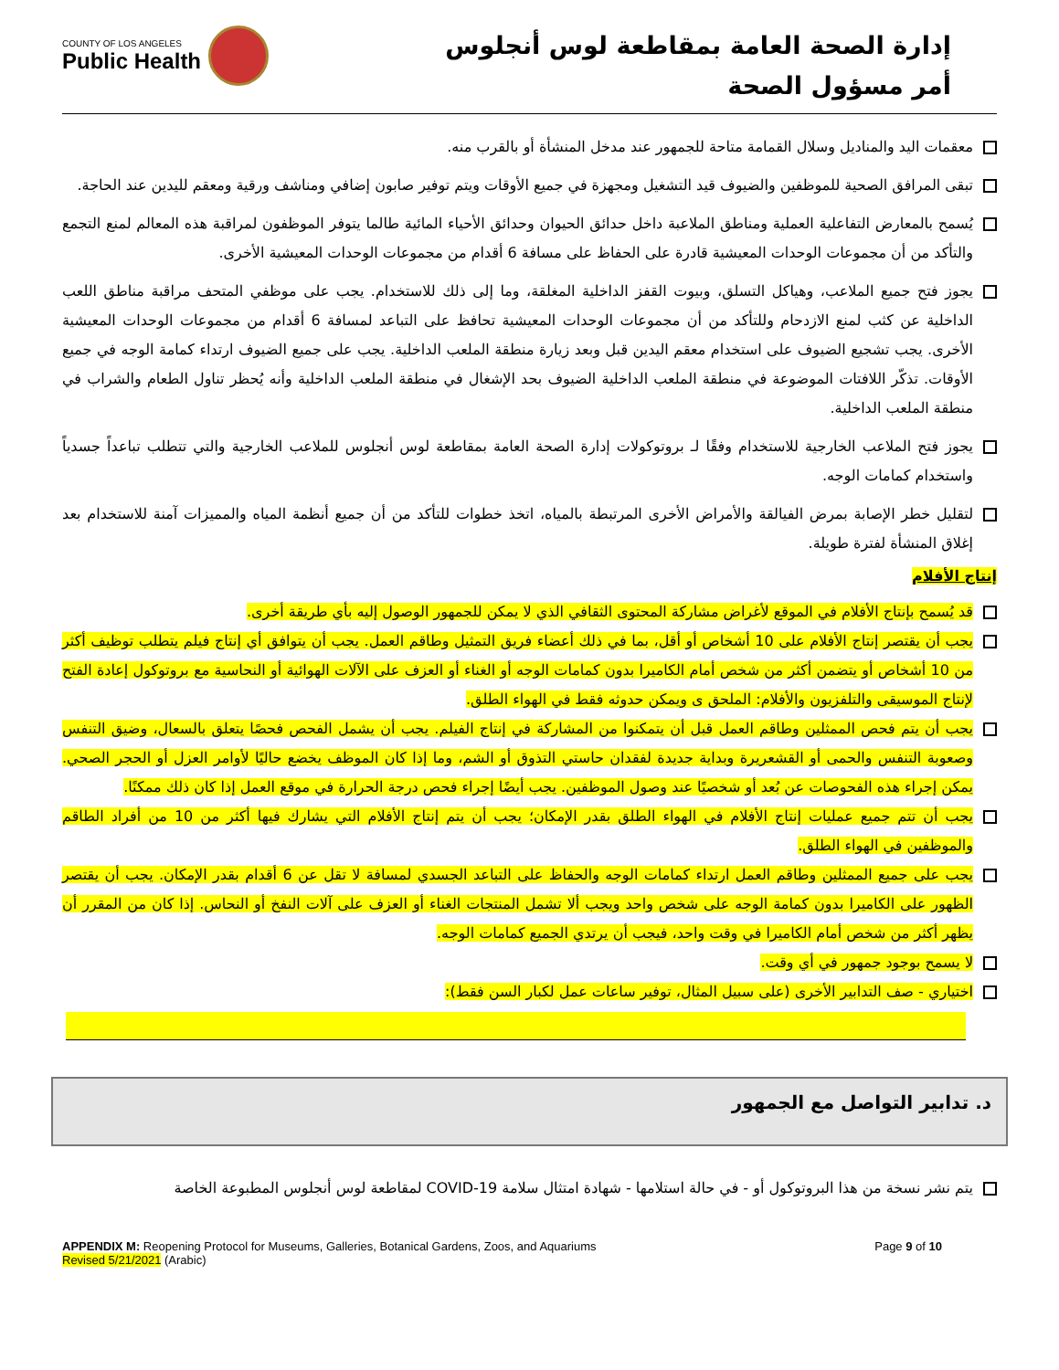COUNTY OF LOS ANGELES
Public Health
إدارة الصحة العامة بمقاطعة لوس أنجلوس
أمر مسؤول الصحة
معقمات اليد والمناديل وسلال القمامة متاحة للجمهور عند مدخل المنشأة أو بالقرب منه.
تبقى المرافق الصحية للموظفين والضيوف قيد التشغيل ومجهزة في جميع الأوقات ويتم توفير صابون إضافي ومناشف ورقية ومعقم لليدين عند الحاجة.
يُسمح بالمعارض التفاعلية العملية ومناطق الملاعبة داخل حدائق الحيوان وحدائق الأحياء المائية طالما يتوفر الموظفون لمراقبة هذه المعالم لمنع التجمع والتأكد من أن مجموعات الوحدات المعيشية قادرة على الحفاظ على مسافة 6 أقدام من مجموعات الوحدات المعيشية الأخرى.
يجوز فتح جميع الملاعب، وهياكل التسلق، وبيوت القفز الداخلية المغلقة، وما إلى ذلك للاستخدام. يجب على موظفي المتحف مراقبة مناطق اللعب الداخلية عن كثب لمنع الازدحام وللتأكد من أن مجموعات الوحدات المعيشية تحافظ على التباعد لمسافة 6 أقدام من مجموعات الوحدات المعيشية الأخرى. يجب تشجيع الضيوف على استخدام معقم اليدين قبل وبعد زيارة منطقة الملعب الداخلية. يجب على جميع الضيوف ارتداء كمامة الوجه في جميع الأوقات. تذكّر اللافتات الموضوعة في منطقة الملعب الداخلية الضيوف بحد الإشغال في منطقة الملعب الداخلية وأنه يُحظر تناول الطعام والشراب في منطقة الملعب الداخلية.
يجوز فتح الملاعب الخارجية للاستخدام وفقًا لـ بروتوكولات إدارة الصحة العامة بمقاطعة لوس أنجلوس للملاعب الخارجية والتي تتطلب تباعداً جسدياً واستخدام كمامات الوجه.
لتقليل خطر الإصابة بمرض الفيالقة والأمراض الأخرى المرتبطة بالمياه، اتخذ خطوات للتأكد من أن جميع أنظمة المياه والمميزات آمنة للاستخدام بعد إغلاق المنشأة لفترة طويلة.
إنتاج الأفلام
قد يُسمح بإنتاج الأفلام في الموقع لأغراض مشاركة المحتوى الثقافي الذي لا يمكن للجمهور الوصول إليه بأي طريقة أخرى.
يجب أن يقتصر إنتاج الأفلام على 10 أشخاص أو أقل، بما في ذلك أعضاء فريق التمثيل وطاقم العمل. يجب أن يتوافق أي إنتاج فيلم يتطلب توظيف أكثر من 10 أشخاص أو يتضمن أكثر من شخص أمام الكاميرا بدون كمامات الوجه أو الغناء أو العزف على الآلات الهوائية أو النحاسية مع بروتوكول إعادة الفتح لإنتاج الموسيقى والتلفزيون والأفلام: الملحق ى ويمكن حدوثه فقط في الهواء الطلق.
يجب أن يتم فحص الممثلين وطاقم العمل قبل أن يتمكنوا من المشاركة في إنتاج الفيلم. يجب أن يشمل الفحص فحصًا يتعلق بالسعال، وضيق التنفس وصعوبة التنفس والحمى أو القشعريرة وبداية جديدة لفقدان حاستي التذوق أو الشم، وما إذا كان الموظف يخضع حاليًا لأوامر العزل أو الحجر الصحي. يمكن إجراء هذه الفحوصات عن بُعد أو شخصيًا عند وصول الموظفين. يجب أيضًا إجراء فحص درجة الحرارة في موقع العمل إذا كان ذلك ممكنًا.
يجب أن تتم جميع عمليات إنتاج الأفلام في الهواء الطلق بقدر الإمكان؛ يجب أن يتم إنتاج الأفلام التي يشارك فيها أكثر من 10 من أفراد الطاقم والموظفين في الهواء الطلق.
يجب على جميع الممثلين وطاقم العمل ارتداء كمامات الوجه والحفاظ على التباعد الجسدي لمسافة لا تقل عن 6 أقدام بقدر الإمكان. يجب أن يقتصر الظهور على الكاميرا بدون كمامة الوجه على شخص واحد ويجب ألا تشمل المنتجات الغناء أو العزف على آلات النفخ أو النحاس. إذا كان من المقرر أن يظهر أكثر من شخص أمام الكاميرا في وقت واحد، فيجب أن يرتدي الجميع كمامات الوجه.
لا يسمح بوجود جمهور في أي وقت.
اختياري - صف التدابير الأخرى (على سبيل المثال، توفير ساعات عمل لكبار السن فقط):
د. تدابير التواصل مع الجمهور
يتم نشر نسخة من هذا البروتوكول أو - في حالة استلامها - شهادة امتثال سلامة COVID-19 لمقاطعة لوس أنجلوس المطبوعة الخاصة
APPENDIX M: Reopening Protocol for Museums, Galleries, Botanical Gardens, Zoos, and Aquariums
Revised 5/21/2021 (Arabic)
Page 9 of 10